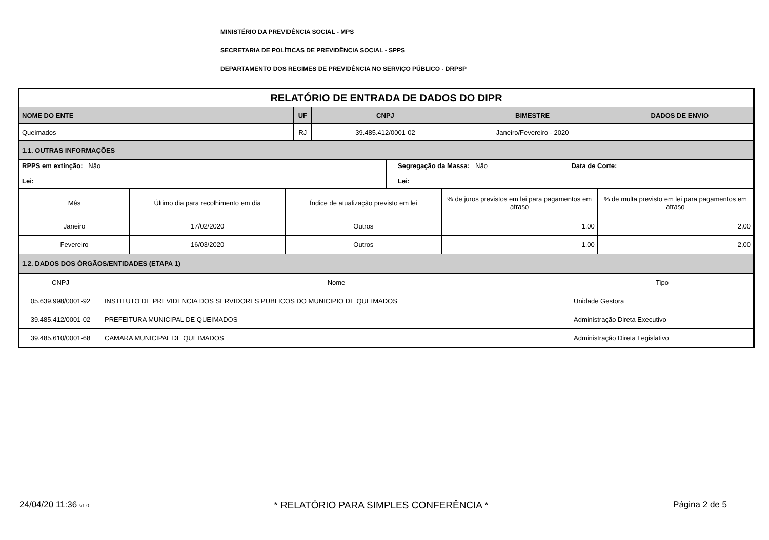MINISTÉRIO DA PREVIDÊNCIA SOCIAL - MPS
SECRETARIA DE POLÍTICAS DE PREVIDÊNCIA SOCIAL - SPPS
DEPARTAMENTO DOS REGIMES DE PREVIDÊNCIA NO SERVIÇO PÚBLICO - DRPSP
| RELATÓRIO DE ENTRADA DE DADOS DO DIPR | | | | |
| NOME DO ENTE | UF | CNPJ | BIMESTRE | DADOS DE ENVIO |
| Queimados | RJ | 39.485.412/0001-02 | Janeiro/Fevereiro - 2020 | |
| 1.1. OUTRAS INFORMAÇÕES | | | | |
| RPPS em extinção: Não Lei: | Segregação da Massa: Não Data de Corte: Lei: |
| Mês | Último dia para recolhimento em dia | Índice de atualização previsto em lei | % de juros previstos em lei para pagamentos em atraso | % de multa previsto em lei para pagamentos em atraso |
| Janeiro | 17/02/2020 | Outros | 1,00 | 2,00 |
| Fevereiro | 16/03/2020 | Outros | 1,00 | 2,00 |
| 1.2. DADOS DOS ÓRGÃOS/ENTIDADES (ETAPA 1) | | | | |
| CNPJ | Nome | Tipo |
| 05.639.998/0001-92 | INSTITUTO DE PREVIDENCIA DOS SERVIDORES PUBLICOS DO MUNICIPIO DE QUEIMADOS | Unidade Gestora |
| 39.485.412/0001-02 | PREFEITURA MUNICIPAL DE QUEIMADOS | Administração Direta Executivo |
| 39.485.610/0001-68 | CAMARA MUNICIPAL DE QUEIMADOS | Administração Direta Legislativo |
24/04/20 11:36 v1.0 * RELATÓRIO PARA SIMPLES CONFERÊNCIA * Página 2 de 5